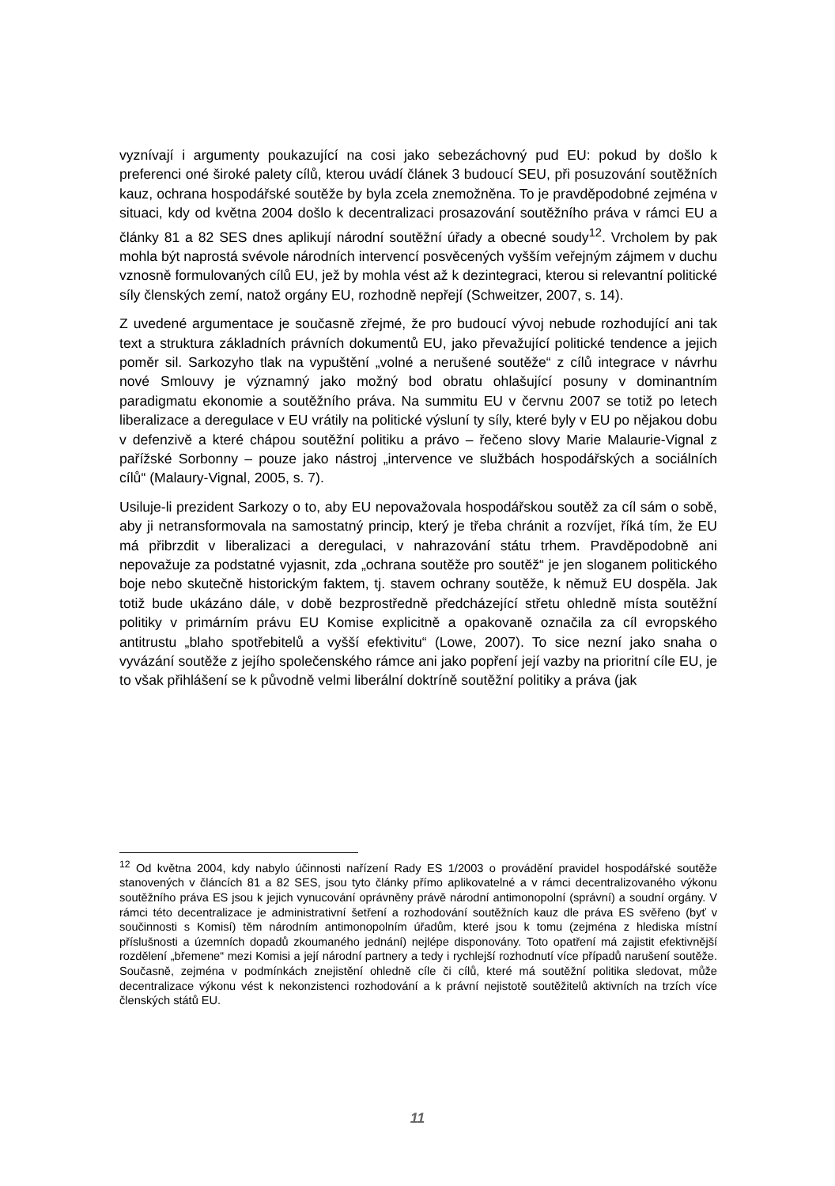vyznívají i argumenty poukazující na cosi jako sebezáchovný pud EU: pokud by došlo k preferenci oné široké palety cílů, kterou uvádí článek 3 budoucí SEU, při posuzování soutěžních kauz, ochrana hospodářské soutěže by byla zcela znemožněna. To je pravděpodobné zejména v situaci, kdy od května 2004 došlo k decentralizaci prosazování soutěžního práva v rámci EU a články 81 a 82 SES dnes aplikují národní soutěžní úřady a obecné soudy<sup>12</sup>. Vrcholem by pak mohla být naprostá svévole národních intervencí posvěcených vyšším veřejným zájmem v duchu vznosně formulovaných cílů EU, jež by mohla vést až k dezintegraci, kterou si relevantní politické síly členských zemí, natož orgány EU, rozhodně nepřejí (Schweitzer, 2007, s. 14).
Z uvedené argumentace je současně zřejmé, že pro budoucí vývoj nebude rozhodující ani tak text a struktura základních právních dokumentů EU, jako převažující politické tendence a jejich poměr sil. Sarkozyho tlak na vypuštění „volné a nerušené soutěže“ z cílů integrace v návrhu nové Smlouvy je významný jako možný bod obratu ohlašující posuny v dominantním paradigmatu ekonomie a soutěžního práva. Na summitu EU v červnu 2007 se totiž po letech liberalizace a deregulace v EU vrátily na politické výsluní ty síly, které byly v EU po nějakou dobu v defenzivě a které chápou soutěžní politiku a právo – řečeno slovy Marie Malaurie-Vignal z pařížské Sorbonny – pouze jako nástroj „intervence ve službách hospodářských a sociálních cílů“ (Malaury-Vignal, 2005, s. 7).
Usiluje-li prezident Sarkozy o to, aby EU nepovažovala hospodářskou soutěž za cíl sám o sobě, aby ji netransformovala na samostatný princip, který je třeba chránit a rozvíjet, říká tím, že EU má přibrzdit v liberalizaci a deregulaci, v nahrazování státu trhem. Pravděpodobně ani nepovažuje za podstatné vyjasnit, zda „ochrana soutěže pro soutěž“ je jen sloganem politického boje nebo skutečně historickým faktem, tj. stavem ochrany soutěže, k němuž EU dospěla. Jak totiž bude ukázáno dále, v době bezprostředně předcházející střetu ohledně místa soutěžní politiky v primárním právu EU Komise explicitně a opakovaně označila za cíl evropského antitrustu „blaho spotřebitelů a vyšší efektivitu“ (Lowe, 2007). To sice nezní jako snaha o vyvázání soutěže z jejího společenského rámce ani jako popření její vazby na prioritní cíle EU, je to však přihlášení se k původně velmi liberální doktríně soutěžní politiky a práva (jak
<sup>12</sup> Od května 2004, kdy nabylo účinnosti nařízení Rady ES 1/2003 o provádění pravidel hospodářské soutěže stanovených v článcích 81 a 82 SES, jsou tyto články přímo aplikovatelné a v rámci decentralizovaného výkonu soutěžního práva ES jsou k jejich vynucování oprávněny právě národní antimonopolní (správní) a soudní orgány. V rámci této decentralizace je administrativní šetření a rozhodování soutěžních kauz dle práva ES svěřeno (byť v součinnosti s Komisí) těm národním antimonopolním úřadům, které jsou k tomu (zejména z hlediska místní příslušnosti a územních dopadů zkoumaného jednání) nejlépe disponovány. Toto opatření má zajistit efektivnější rozdělení „břemene“ mezi Komisi a její národní partnery a tedy i rychlejší rozhodnutí více případů narušení soutěže. Současně, zejména v podmínkách znejistění ohledně cíle či cílů, které má soutěžní politika sledovat, může decentralizace výkonu vést k nekonzistenci rozhodování a k právní nejistotě soutěžitelů aktivních na trzích více členských států EU.
11